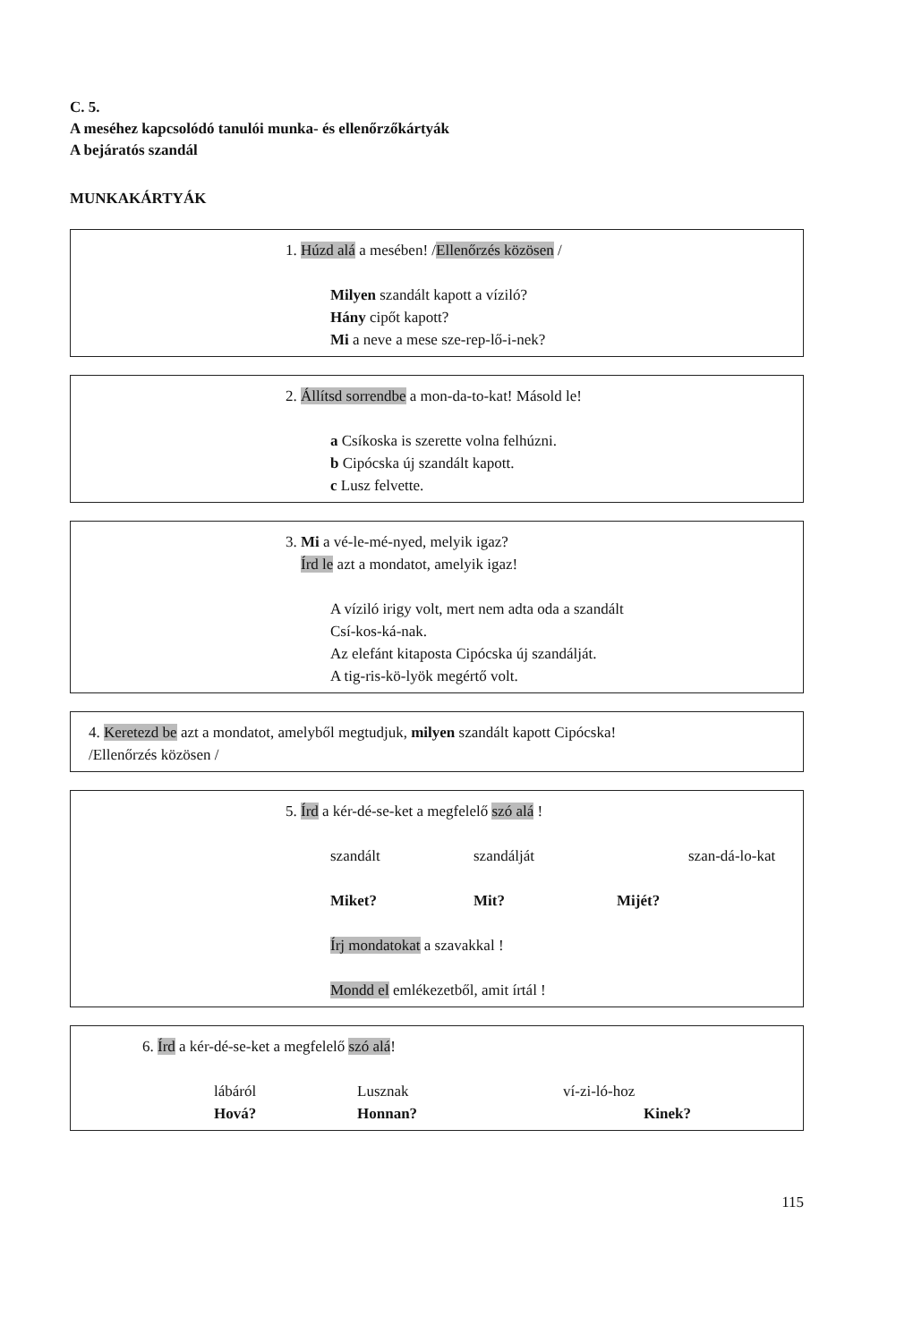C. 5.
A meséhez kapcsolódó tanulói munka- és ellenőrzőkártyák
A bejáratós szandál
MUNKAKÁRTYÁK
1. Húzd alá a mesében! /Ellenőrzés közösen /
Milyen szandált kapott a víziló?
Hány cipőt kapott?
Mi a neve a mese sze-rep-lő-i-nek?
2. Állítsd sorrendbe a mon-da-to-kat! Másold le!
a Csíkoska is szerette volna felhúzni.
b Cipócska új szandált kapott.
c Lusz felvette.
3. Mi a vé-le-mé-nyed, melyik igaz?
Írd le azt a mondatot, amelyik igaz!
A víziló irigy volt, mert nem adta oda a szandált
Csí-kos-ká-nak.
Az elefánt kitaposta Cipócska új szandálját.
A tig-ris-kö-lyök megértő volt.
4. Keretezd be azt a mondatot, amelyből megtudjuk, milyen szandált kapott Cipócska!
/Ellenőrzés közösen /
5. Írd a kér-dé-se-ket a megfelelő szó alá !
szandált szandálját szan-dá-lo-kat
Miket? Mit? Mijét?
Írj mondatokat a szavakkal !
Mondd el emlékezetből, amit írtál !
6. Írd a kér-dé-se-ket a megfelelő szó alá!
lábáról Lusznak ví-zi-ló-hoz
Hová? Honnan? Kinek?
115